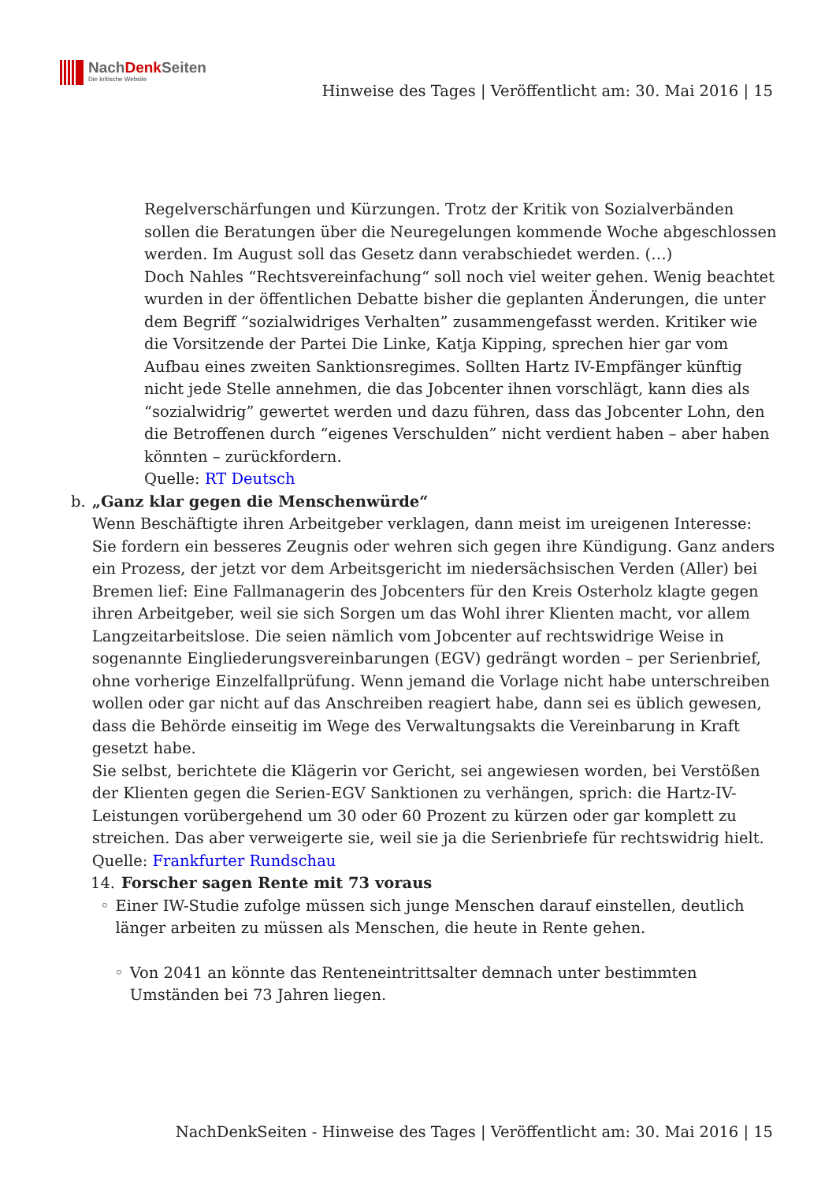NachDenk Seiten
Die kritische Website
Hinweise des Tages | Veröffentlicht am: 30. Mai 2016 | 15
Regelverschärfungen und Kürzungen. Trotz der Kritik von Sozialverbänden sollen die Beratungen über die Neuregelungen kommende Woche abgeschlossen werden. Im August soll das Gesetz dann verabschiedet werden. (…)
Doch Nahles “Rechtsvereinfachung“ soll noch viel weiter gehen. Wenig beachtet wurden in der öffentlichen Debatte bisher die geplanten Änderungen, die unter dem Begriff “sozialwidriges Verhalten” zusammengefasst werden. Kritiker wie die Vorsitzende der Partei Die Linke, Katja Kipping, sprechen hier gar vom Aufbau eines zweiten Sanktionsregimes. Sollten Hartz IV-Empfänger künftig nicht jede Stelle annehmen, die das Jobcenter ihnen vorschlägt, kann dies als “sozialwidrig” gewertet werden und dazu führen, dass das Jobcenter Lohn, den die Betroffenen durch “eigenes Verschulden” nicht verdient haben – aber haben könnten – zurückfordern.
Quelle: RT Deutsch
b. „Ganz klar gegen die Menschenwürde“
Wenn Beschäftigte ihren Arbeitgeber verklagen, dann meist im ureigenen Interesse: Sie fordern ein besseres Zeugnis oder wehren sich gegen ihre Kündigung. Ganz anders ein Prozess, der jetzt vor dem Arbeitsgericht im niedersächsischen Verden (Aller) bei Bremen lief: Eine Fallmanagerin des Jobcenters für den Kreis Osterholz klagte gegen ihren Arbeitgeber, weil sie sich Sorgen um das Wohl ihrer Klienten macht, vor allem Langzeitarbeitslose. Die seien nämlich vom Jobcenter auf rechtswidrige Weise in sogenannte Eingliederungsvereinbarungen (EGV) gedrängt worden – per Serienbrief, ohne vorherige Einzelfallprüfung. Wenn jemand die Vorlage nicht habe unterschreiben wollen oder gar nicht auf das Anschreiben reagiert habe, dann sei es üblich gewesen, dass die Behörde einseitig im Wege des Verwaltungsakts die Vereinbarung in Kraft gesetzt habe.
Sie selbst, berichtete die Klägerin vor Gericht, sei angewiesen worden, bei Verstößen der Klienten gegen die Serien-EGV Sanktionen zu verhängen, sprich: die Hartz-IV-Leistungen vorübergehend um 30 oder 60 Prozent zu kürzen oder gar komplett zu streichen. Das aber verweigerte sie, weil sie ja die Serienbriefe für rechtswidrig hielt.
Quelle: Frankfurter Rundschau
14. Forscher sagen Rente mit 73 voraus
◦ Einer IW-Studie zufolge müssen sich junge Menschen darauf einstellen, deutlich länger arbeiten zu müssen als Menschen, die heute in Rente gehen.
◦ Von 2041 an könnte das Renteneintrittsalter demnach unter bestimmten Umständen bei 73 Jahren liegen.
NachDenkSeiten - Hinweise des Tages | Veröffentlicht am: 30. Mai 2016 | 15